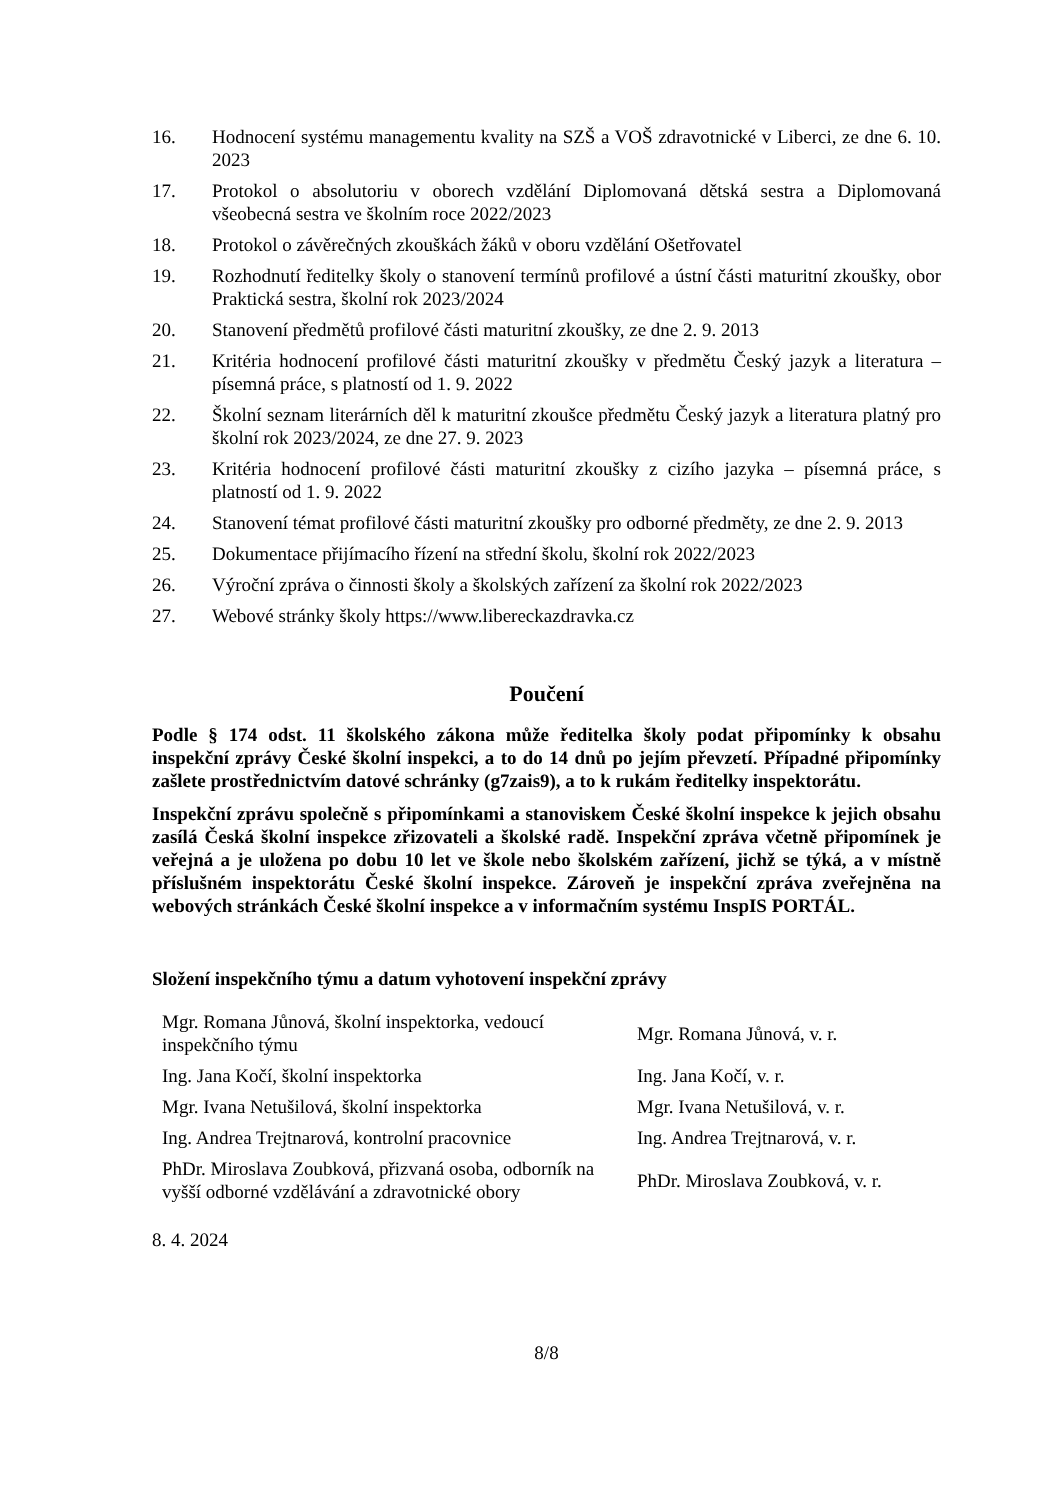16. Hodnocení systému managementu kvality na SZŠ a VOŠ zdravotnické v Liberci, ze dne 6. 10. 2023
17. Protokol o absolutoriu v oborech vzdělání Diplomovaná dětská sestra a Diplomovaná všeobecná sestra ve školním roce 2022/2023
18. Protokol o závěrečných zkouškách žáků v oboru vzdělání Ošetřovatel
19. Rozhodnutí ředitelky školy o stanovení termínů profilové a ústní části maturitní zkoušky, obor Praktická sestra, školní rok 2023/2024
20. Stanovení předmětů profilové části maturitní zkoušky, ze dne 2. 9. 2013
21. Kritéria hodnocení profilové části maturitní zkoušky v předmětu Český jazyk a literatura – písemná práce, s platností od 1. 9. 2022
22. Školní seznam literárních děl k maturitní zkoušce předmětu Český jazyk a literatura platný pro školní rok 2023/2024, ze dne 27. 9. 2023
23. Kritéria hodnocení profilové části maturitní zkoušky z cizího jazyka – písemná práce, s platností od 1. 9. 2022
24. Stanovení témat profilové části maturitní zkoušky pro odborné předměty, ze dne 2. 9. 2013
25. Dokumentace přijímacího řízení na střední školu, školní rok 2022/2023
26. Výroční zpráva o činnosti školy a školských zařízení za školní rok 2022/2023
27. Webové stránky školy https://www.libereckazdravka.cz
Poučení
Podle § 174 odst. 11 školského zákona může ředitelka školy podat připomínky k obsahu inspekční zprávy České školní inspekci, a to do 14 dnů po jejím převzetí. Případné připomínky zašlete prostřednictvím datové schránky (g7zais9), a to k rukám ředitelky inspektorátu.
Inspekční zprávu společně s připomínkami a stanoviskem České školní inspekce k jejich obsahu zasílá Česká školní inspekce zřizovateli a školské radě. Inspekční zpráva včetně připomínek je veřejná a je uložena po dobu 10 let ve škole nebo školském zařízení, jichž se týká, a v místně příslušném inspektorátu České školní inspekce. Zároveň je inspekční zpráva zveřejněna na webových stránkách České školní inspekce a v informačním systému InspIS PORTÁL.
Složení inspekčního týmu a datum vyhotovení inspekční zprávy
| Mgr. Romana Jůnová, školní inspektorka, vedoucí inspekčního týmu | Mgr. Romana Jůnová, v. r. |
| Ing. Jana Kočí, školní inspektorka | Ing. Jana Kočí, v. r. |
| Mgr. Ivana Netušilová, školní inspektorka | Mgr. Ivana Netušilová, v. r. |
| Ing. Andrea Trejtnarová, kontrolní pracovnice | Ing. Andrea Trejtnarová, v. r. |
| PhDr. Miroslava Zoubková, přizvaná osoba, odborník na vyšší odborné vzdělávání a zdravotnické obory | PhDr. Miroslava Zoubková, v. r. |
8. 4. 2024
8/8